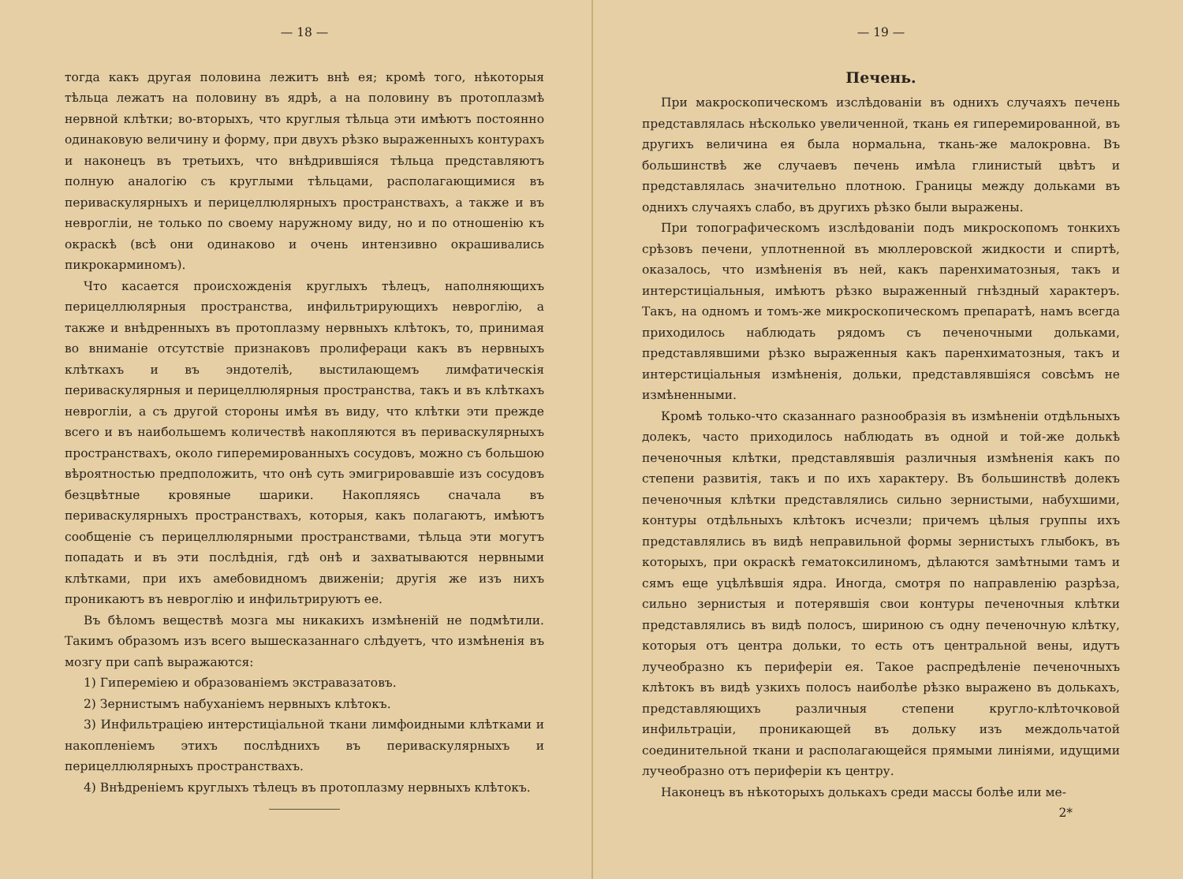— 18 —
тогда какъ другая половина лежитъ внѣ ея; кромѣ того, нѣкоторыя тѣльца лежатъ на половину въ ядрѣ, а на половину въ протоплазмѣ нервной клѣтки; во-вторыхъ, что круглыя тѣльца эти имѣютъ постоянно одинаковую величину и форму, при двухъ рѣзко выраженныхъ контурахъ и наконецъ въ третьихъ, что внѣдрившiяся тѣльца представляютъ полную аналогiю съ круглыми тѣльцами, располагающимися въ периваскулярныхъ и перицеллюлярныхъ пространствахъ, а также и въ невроглiи, не только по своему наружному виду, но и по отношенiю къ окраскѣ (всѣ они одинаково и очень интензивно окрашивались пикрокарминомъ).
Что касается происхожденiя круглыхъ тѣлецъ, наполняющихъ перицеллюлярныя пространства, инфильтрирующихъ невроглiю, а также и внѣдренныхъ въ протоплазму нервныхъ клѣтокъ, то, принимая во вниманiе отсутствiе признаковъ пролифераци какъ въ нервныхъ клѣткахъ и въ эндотелiѣ, выстилающемъ лимфатическiя периваскулярныя и перицеллюлярныя пространства, такъ и въ клѣткахъ невроглiи, а съ другой стороны имѣя въ виду, что клѣтки эти прежде всего и въ наибольшемъ количествѣ накопляются въ периваскулярныхъ пространствахъ, около гиперемированныхъ сосудовъ, можно съ большою вѣроятностью предположить, что онѣ суть эмигрировавшiе изъ сосудовъ безцвѣтные кровяные шарики. Накопляясь сначала въ периваскулярныхъ пространствахъ, которыя, какъ полагаютъ, имѣютъ сообщенiе съ перицеллюлярными пространствами, тѣльца эти могутъ попадать и въ эти послѣднiя, гдѣ онѣ и захватываются нервными клѣтками, при ихъ амебовидномъ движенiи; другiя же изъ нихъ проникаютъ въ невроглiю и инфильтрируютъ ее.
Въ бѣломъ веществѣ мозга мы никакихъ измѣненiй не подмѣтили. Такимъ образомъ изъ всего вышесказаннаго слѣдуетъ, что измѣненiя въ мозгу при сапѣ выражаются:
1) Гиперемiею и образованiемъ экстравазатовъ.
2) Зернистымъ набуханiемъ нервныхъ клѣтокъ.
3) Инфильтрацiею интерстицiальной ткани лимфоидными клѣтками и накопленiемъ этихъ послѣднихъ въ периваскулярныхъ и перицеллюлярныхъ пространствахъ.
4) Внѣдренiемъ круглыхъ тѣлецъ въ протоплазму нервныхъ клѣтокъ.
— 19 —
Печень.
При макроскопическомъ изслѣдованiи въ однихъ случаяхъ печень представлялась нѣсколько увеличенной, ткань ея гиперемированной, въ другихъ величина ея была нормальна, ткань-же малокровна. Въ большинствѣ же случаевъ печень имѣла глинистый цвѣтъ и представлялась значительно плотною. Границы между дольками въ однихъ случаяхъ слабо, въ другихъ рѣзко были выражены.
При топографическомъ изслѣдованiи подъ микроскопомъ тонкихъ срѣзовъ печени, уплотненной въ мюллеровской жидкости и спиртѣ, оказалось, что измѣненiя въ ней, какъ паренхиматозныя, такъ и интерстицiальныя, имѣютъ рѣзко выраженный гнѣздный характеръ. Такъ, на одномъ и томъ-же микроскопическомъ препаратѣ, намъ всегда приходилось наблюдать рядомъ съ печеночными дольками, представлявшими рѣзко выраженныя какъ паренхиматозныя, такъ и интерстицiальныя измѣненiя, дольки, представлявшiяся совсѣмъ не измѣненными.
Кромѣ только-что сказаннаго разнообразiя въ измѣненiи отдѣльныхъ долекъ, часто приходилось наблюдать въ одной и той-же долькѣ печеночныя клѣтки, представлявшiя различныя измѣненiя какъ по степени развитiя, такъ и по ихъ характеру. Въ большинствѣ долекъ печеночныя клѣтки представлялись сильно зернистыми, набухшими, контуры отдѣльныхъ клѣтокъ исчезли; причемъ цѣлыя группы ихъ представлялись въ видѣ неправильной формы зернистыхъ глыбокъ, въ которыхъ, при окраскѣ гематоксилиномъ, дѣлаются замѣтными тамъ и сямъ еще уцѣлѣвшiя ядра. Иногда, смотря по направленiю разрѣза, сильно зернистыя и потерявшiя свои контуры печеночныя клѣтки представлялись въ видѣ полосъ, шириною съ одну печеночную клѣтку, которыя отъ центра дольки, то есть отъ центральной вены, идутъ лучеобразно къ периферiи ея. Такое распредѣленiе печеночныхъ клѣтокъ въ видѣ узкихъ полосъ наиболѣе рѣзко выражено въ долькахъ, представляющихъ различныя степени кругло-клѣточковой инфильтрацiи, проникающей въ дольку изъ междольчатой соединительной ткани и располагающейся прямыми линiями, идущими лучеобразно отъ периферiи къ центру.
Наконецъ въ нѣкоторыхъ долькахъ среди массы болѣе или ме-
2*